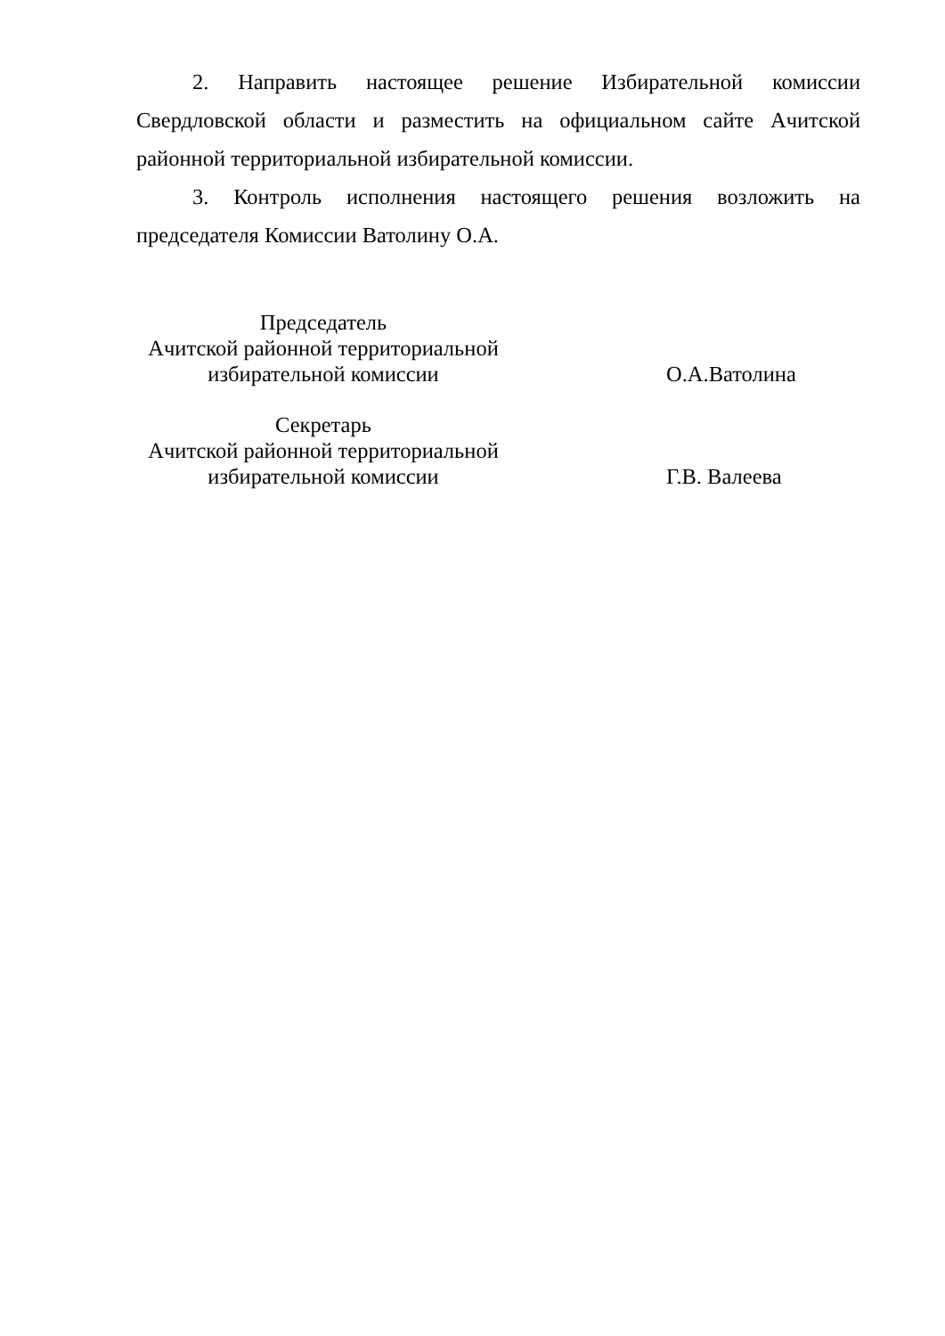2. Направить настоящее решение Избирательной комиссии Свердловской области и разместить на официальном сайте Ачитской районной территориальной избирательной комиссии.
3. Контроль исполнения настоящего решения возложить на председателя Комиссии Ватолину О.А.
| Председатель Ачитской районной территориальной избирательной комиссии | О.А.Ватолина |
| Секретарь Ачитской районной территориальной избирательной комиссии | Г.В. Валеева |